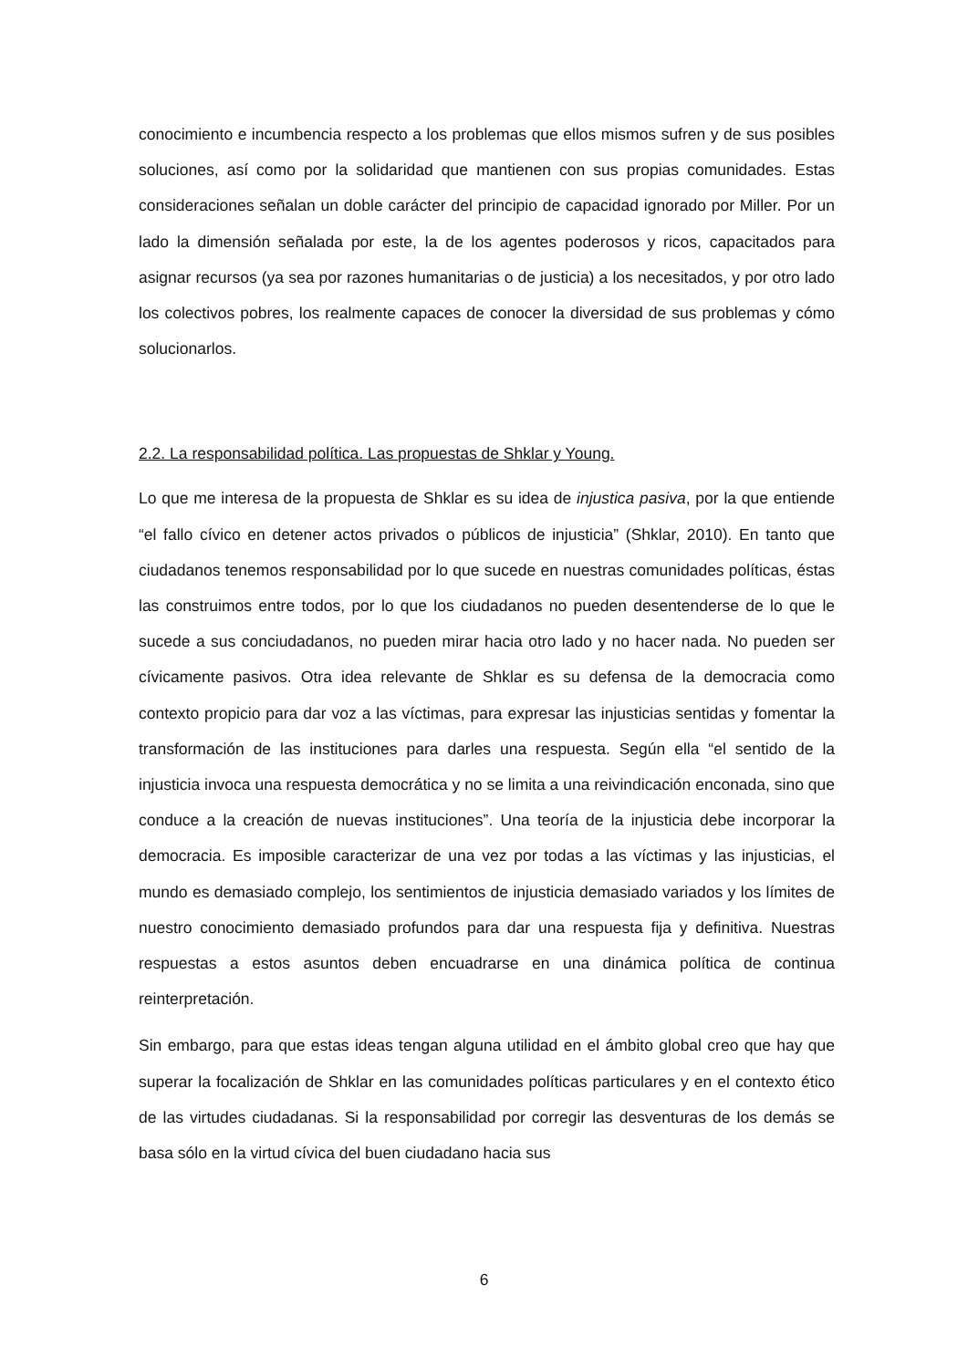conocimiento e incumbencia respecto a los problemas que ellos mismos sufren y de sus posibles soluciones, así como por la solidaridad que mantienen con sus propias comunidades. Estas consideraciones señalan un doble carácter del principio de capacidad ignorado por Miller. Por un lado la dimensión señalada por este, la de los agentes poderosos y ricos, capacitados para asignar recursos (ya sea por razones humanitarias o de justicia) a los necesitados, y por otro lado los colectivos pobres, los realmente capaces de conocer la diversidad de sus problemas y cómo solucionarlos.
2.2. La responsabilidad política. Las propuestas de Shklar y Young.
Lo que me interesa de la propuesta de Shklar es su idea de injustica pasiva, por la que entiende “el fallo cívico en detener actos privados o públicos de injusticia” (Shklar, 2010). En tanto que ciudadanos tenemos responsabilidad por lo que sucede en nuestras comunidades políticas, éstas las construimos entre todos, por lo que los ciudadanos no pueden desentenderse de lo que le sucede a sus conciudadanos, no pueden mirar hacia otro lado y no hacer nada. No pueden ser cívicamente pasivos. Otra idea relevante de Shklar es su defensa de la democracia como contexto propicio para dar voz a las víctimas, para expresar las injusticias sentidas y fomentar la transformación de las instituciones para darles una respuesta. Según ella “el sentido de la injusticia invoca una respuesta democrática y no se limita a una reivindicación enconada, sino que conduce a la creación de nuevas instituciones”. Una teoría de la injusticia debe incorporar la democracia. Es imposible caracterizar de una vez por todas a las víctimas y las injusticias, el mundo es demasiado complejo, los sentimientos de injusticia demasiado variados y los límites de nuestro conocimiento demasiado profundos para dar una respuesta fija y definitiva. Nuestras respuestas a estos asuntos deben encuadrarse en una dinámica política de continua reinterpretación.
Sin embargo, para que estas ideas tengan alguna utilidad en el ámbito global creo que hay que superar la focalización de Shklar en las comunidades políticas particulares y en el contexto ético de las virtudes ciudadanas. Si la responsabilidad por corregir las desventuras de los demás se basa sólo en la virtud cívica del buen ciudadano hacia sus
6